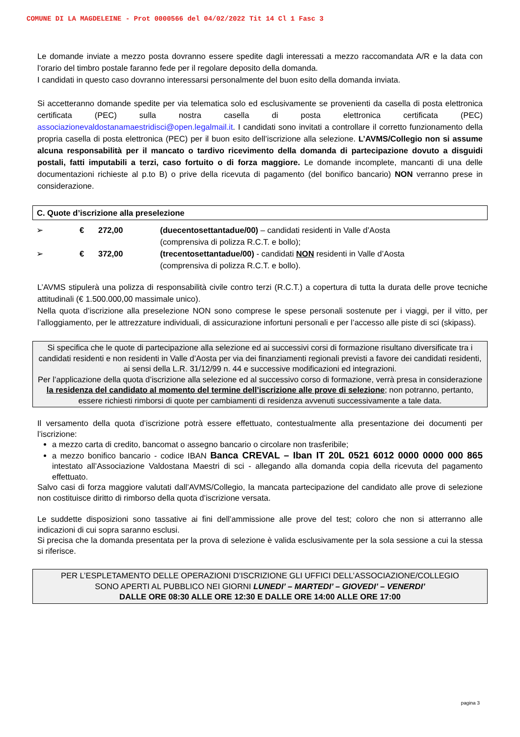COMUNE DI LA MAGDELEINE - Prot 0000566 del 04/02/2022 Tit 14 Cl 1 Fasc 3
Le domande inviate a mezzo posta dovranno essere spedite dagli interessati a mezzo raccomandata A/R e la data con l’orario del timbro postale faranno fede per il regolare deposito della domanda.
I candidati in questo caso dovranno interessarsi personalmente del buon esito della domanda inviata.
Si accetteranno domande spedite per via telematica solo ed esclusivamente se provenienti da casella di posta elettronica certificata (PEC) sulla nostra casella di posta elettronica certificata (PEC) associazionevaldostanamaestridisci@open.legalmail.it. I candidati sono invitati a controllare il corretto funzionamento della propria casella di posta elettronica (PEC) per il buon esito dell’iscrizione alla selezione. L’AVMS/Collegio non si assume alcuna responsabilità per il mancato o tardivo ricevimento della domanda di partecipazione dovuto a disguidi postali, fatti imputabili a terzi, caso fortuito o di forza maggiore. Le domande incomplete, mancanti di una delle documentazioni richieste al p.to B) o prive della ricevuta di pagamento (del bonifico bancario) NON verranno prese in considerazione.
C. Quote d’iscrizione alla preselezione
| ➢ | € | 272,00 | (duecentosettantadue/00) – candidati residenti in Valle d’Aosta (comprensiva di polizza R.C.T. e bollo); |
| ➢ | € | 372,00 | (trecentosettantadue/00) - candidati NON residenti in Valle d’Aosta (comprensiva di polizza R.C.T. e bollo). |
L’AVMS stipulerà una polizza di responsabilità civile contro terzi (R.C.T.) a copertura di tutta la durata delle prove tecniche attitudinali (€ 1.500.000,00 massimale unico).
Nella quota d’iscrizione alla preselezione NON sono comprese le spese personali sostenute per i viaggi, per il vitto, per l’alloggiamento, per le attrezzature individuali, di assicurazione infortuni personali e per l’accesso alle piste di sci (skipass).
Si specifica che le quote di partecipazione alla selezione ed ai successivi corsi di formazione risultano diversificate tra i candidati residenti e non residenti in Valle d’Aosta per via dei finanziamenti regionali previsti a favore dei candidati residenti, ai sensi della L.R. 31/12/99 n. 44 e successive modificazioni ed integrazioni.
Per l’applicazione della quota d’iscrizione alla selezione ed al successivo corso di formazione, verrà presa in considerazione la residenza del candidato al momento del termine dell’iscrizione alle prove di selezione; non potranno, pertanto, essere richiesti rimborsi di quote per cambiamenti di residenza avvenuti successivamente a tale data.
Il versamento della quota d’iscrizione potrà essere effettuato, contestualmente alla presentazione dei documenti per l’iscrizione:
a mezzo carta di credito, bancomat o assegno bancario o circolare non trasferibile;
a mezzo bonifico bancario - codice IBAN Banca CREVAL – Iban IT 20L 0521 6012 0000 0000 000 865 intestato all’Associazione Valdostana Maestri di sci - allegando alla domanda copia della ricevuta del pagamento effettuato.
Salvo casi di forza maggiore valutati dall’AVMS/Collegio, la mancata partecipazione del candidato alle prove di selezione non costituisce diritto di rimborso della quota d’iscrizione versata.
Le suddette disposizioni sono tassative ai fini dell’ammissione alle prove del test; coloro che non si atterranno alle indicazioni di cui sopra saranno esclusi.
Si precisa che la domanda presentata per la prova di selezione è valida esclusivamente per la sola sessione a cui la stessa si riferisce.
PER L’ESPLETAMENTO DELLE OPERAZIONI D’ISCRIZIONE GLI UFFICI DELL’ASSOCIAZIONE/COLLEGIO
SONO APERTI AL PUBBLICO NEI GIORNI LUNEDI’ – MARTEDI’ – GIOVEDI’ – VENERDI’
DALLE ORE 08:30 ALLE ORE 12:30 E DALLE ORE 14:00 ALLE ORE 17:00
pagina 3